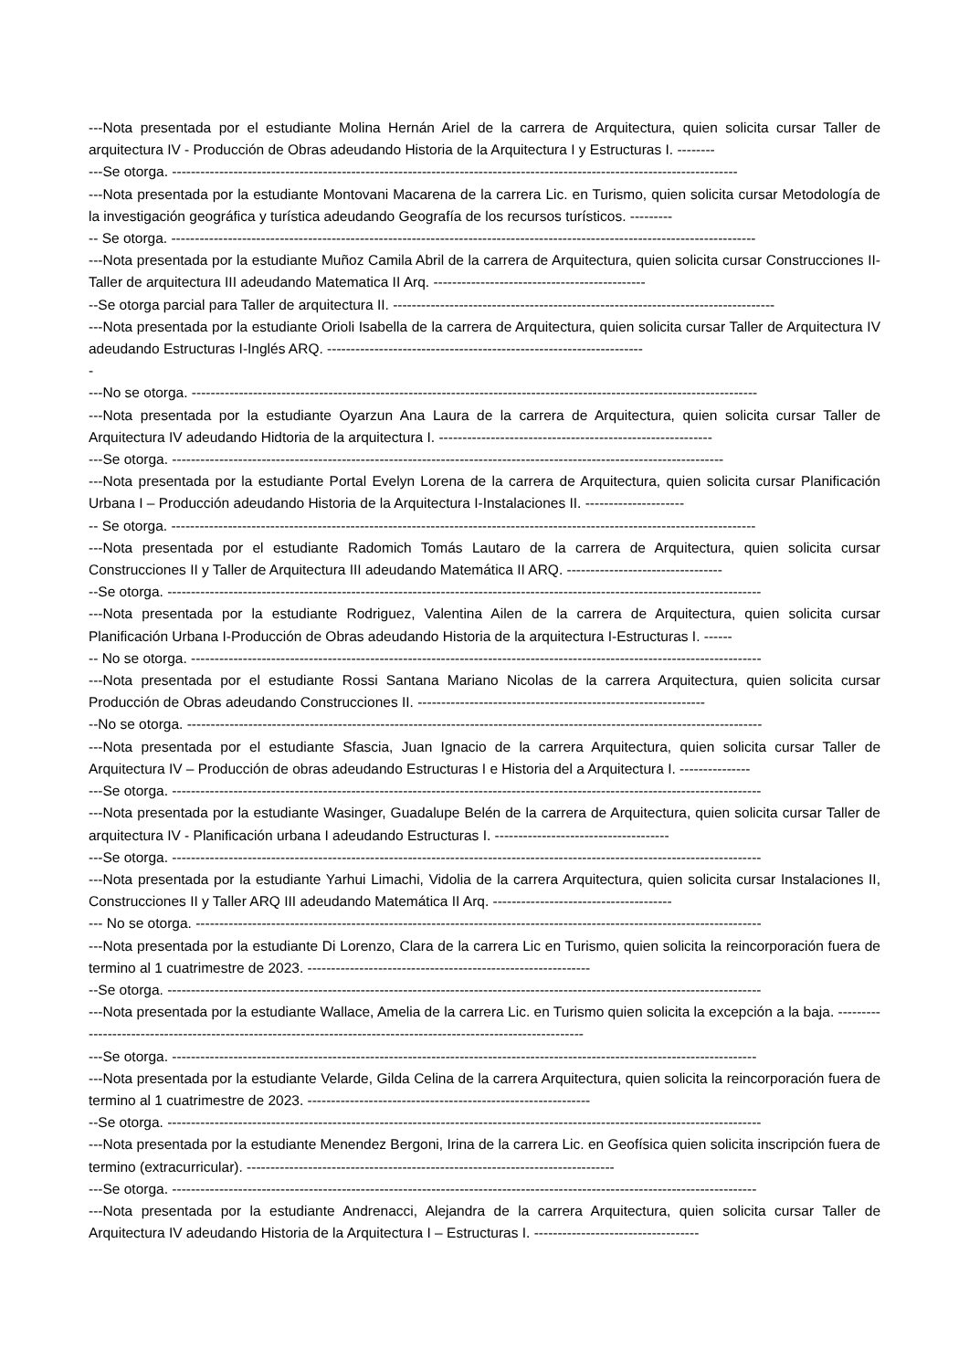---Nota presentada por el estudiante Molina Hernán Ariel de la carrera de Arquitectura, quien solicita cursar Taller de arquitectura IV - Producción de Obras adeudando Historia de la Arquitectura I y Estructuras I. --------
---Se otorga. ------------------------------------------------------------------------------------------------------------------------
---Nota presentada por la estudiante Montovani Macarena de la carrera Lic. en Turismo, quien solicita cursar Metodología de la investigación geográfica y turística adeudando Geografía de los recursos turísticos. ---------
-- Se otorga. ----------------------------------------------------------------------------------------------------------------------------
---Nota presentada por la estudiante Muñoz Camila Abril de la carrera de Arquitectura, quien solicita cursar Construcciones II-Taller de arquitectura III adeudando Matematica II Arq. ---------------------------------------------
--Se otorga parcial para Taller de arquitectura II. ---------------------------------------------------------------------------------
---Nota presentada por la estudiante Orioli Isabella de la carrera de Arquitectura, quien solicita cursar Taller de Arquitectura IV adeudando Estructuras I-Inglés ARQ. -------------------------------------------------------------------
-
---No se otorga. ------------------------------------------------------------------------------------------------------------------------
---Nota presentada por la estudiante Oyarzun Ana Laura de la carrera de Arquitectura, quien solicita cursar Taller de Arquitectura IV adeudando Hidtoria de la arquitectura I. ----------------------------------------------------------
---Se otorga. ---------------------------------------------------------------------------------------------------------------------
---Nota presentada por la estudiante Portal Evelyn Lorena de la carrera de Arquitectura, quien solicita cursar Planificación Urbana I – Producción adeudando Historia de la Arquitectura I-Instalaciones II. ---------------------
-- Se otorga. ----------------------------------------------------------------------------------------------------------------------------
---Nota presentada por el estudiante Radomich Tomás Lautaro de la carrera de Arquitectura, quien solicita cursar Construcciones II y Taller de Arquitectura III adeudando Matemática II ARQ. ---------------------------------
--Se otorga. ------------------------------------------------------------------------------------------------------------------------------
---Nota presentada por la estudiante Rodriguez, Valentina Ailen de la carrera de Arquitectura, quien solicita cursar Planificación Urbana I-Producción de Obras adeudando Historia de la arquitectura I-Estructuras I. ------
-- No se otorga. -------------------------------------------------------------------------------------------------------------------------
---Nota presentada por el estudiante Rossi Santana Mariano Nicolas de la carrera Arquitectura, quien solicita cursar Producción de Obras adeudando Construcciones II. -------------------------------------------------------------
--No se otorga. --------------------------------------------------------------------------------------------------------------------------
---Nota presentada por el estudiante Sfascia, Juan Ignacio de la carrera Arquitectura, quien solicita cursar Taller de Arquitectura IV – Producción de obras adeudando Estructuras I e Historia del a Arquitectura I. ---------------
---Se otorga. -----------------------------------------------------------------------------------------------------------------------------
---Nota presentada por la estudiante Wasinger, Guadalupe Belén de la carrera de Arquitectura, quien solicita cursar Taller de arquitectura IV - Planificación urbana I adeudando Estructuras I. -------------------------------------
---Se otorga. -----------------------------------------------------------------------------------------------------------------------------
---Nota presentada por la estudiante Yarhui Limachi, Vidolia de la carrera Arquitectura, quien solicita cursar Instalaciones II, Construcciones II y Taller ARQ III adeudando Matemática II Arq. --------------------------------------
--- No se otorga. ------------------------------------------------------------------------------------------------------------------------
---Nota presentada por la estudiante Di Lorenzo, Clara de la carrera Lic en Turismo, quien solicita la reincorporación fuera de termino al 1 cuatrimestre de 2023. ------------------------------------------------------------
--Se otorga. ------------------------------------------------------------------------------------------------------------------------------
---Nota presentada por la estudiante Wallace, Amelia de la carrera Lic. en Turismo quien solicita la excepción a la baja. ------------------------------------------------------------------------------------------------------------------
---Se otorga. ----------------------------------------------------------------------------------------------------------------------------
---Nota presentada por la estudiante Velarde, Gilda Celina de la carrera Arquitectura, quien solicita la reincorporación fuera de termino al 1 cuatrimestre de 2023. ------------------------------------------------------------
--Se otorga. ------------------------------------------------------------------------------------------------------------------------------
---Nota presentada por la estudiante Menendez Bergoni, Irina de la carrera Lic. en Geofísica quien solicita inscripción fuera de termino (extracurricular). ------------------------------------------------------------------------------
---Se otorga. ----------------------------------------------------------------------------------------------------------------------------
---Nota presentada por la estudiante Andrenacci, Alejandra de la carrera Arquitectura, quien solicita cursar Taller de Arquitectura IV adeudando Historia de la Arquitectura I – Estructuras I. -----------------------------------